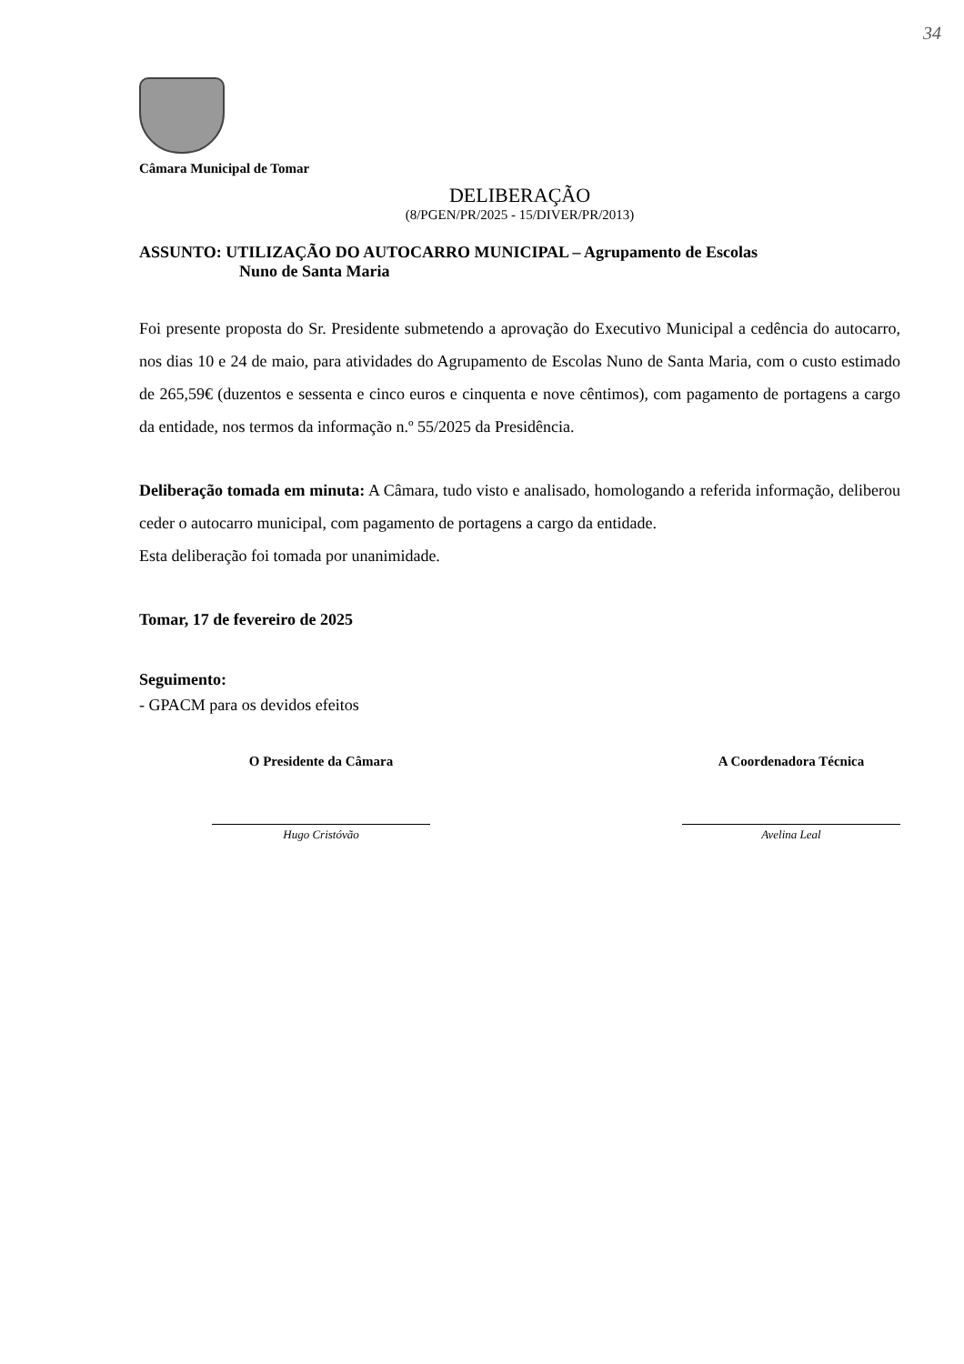34
Câmara Municipal de Tomar
DELIBERAÇÃO
(8/PGEN/PR/2025 - 15/DIVER/PR/2013)
ASSUNTO: UTILIZAÇÃO DO AUTOCARRO MUNICIPAL – Agrupamento de Escolas
Nuno de Santa Maria
Foi presente proposta do Sr. Presidente submetendo a aprovação do Executivo Municipal a cedência do autocarro, nos dias 10 e 24 de maio, para atividades do Agrupamento de Escolas Nuno de Santa Maria, com o custo estimado de 265,59€ (duzentos e sessenta e cinco euros e cinquenta e nove cêntimos), com pagamento de portagens a cargo da entidade, nos termos da informação n.º 55/2025 da Presidência.
Deliberação tomada em minuta: A Câmara, tudo visto e analisado, homologando a referida informação, deliberou ceder o autocarro municipal, com pagamento de portagens a cargo da entidade.
Esta deliberação foi tomada por unanimidade.
Tomar, 17 de fevereiro de 2025
Seguimento:
- GPACM para os devidos efeitos
O Presidente da Câmara
Hugo Cristóvão
A Coordenadora Técnica
Avelina Leal